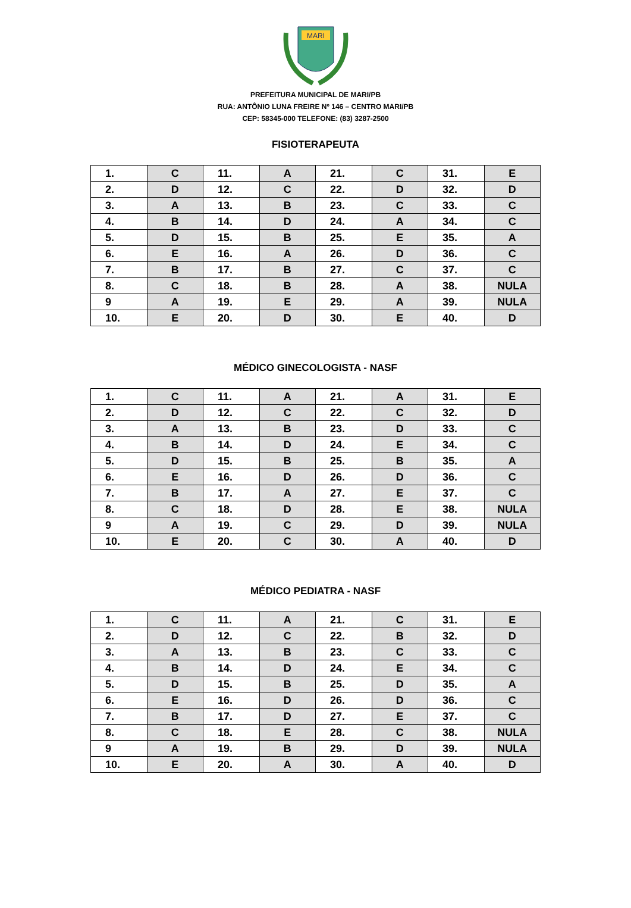MARI
PREFEITURA MUNICIPAL DE MARI/PB
RUA: ANTÔNIO LUNA FREIRE Nº 146 – CENTRO MARI/PB
CEP: 58345-000 TELEFONE: (83) 3287-2500
FISIOTERAPEUTA
| 1. | C | 11. | A | 21. | C | 31. | E |
| 2. | D | 12. | C | 22. | D | 32. | D |
| 3. | A | 13. | B | 23. | C | 33. | C |
| 4. | B | 14. | D | 24. | A | 34. | C |
| 5. | D | 15. | B | 25. | E | 35. | A |
| 6. | E | 16. | A | 26. | D | 36. | C |
| 7. | B | 17. | B | 27. | C | 37. | C |
| 8. | C | 18. | B | 28. | A | 38. | NULA |
| 9 | A | 19. | E | 29. | A | 39. | NULA |
| 10. | E | 20. | D | 30. | E | 40. | D |
MÉDICO GINECOLOGISTA - NASF
| 1. | C | 11. | A | 21. | A | 31. | E |
| 2. | D | 12. | C | 22. | C | 32. | D |
| 3. | A | 13. | B | 23. | D | 33. | C |
| 4. | B | 14. | D | 24. | E | 34. | C |
| 5. | D | 15. | B | 25. | B | 35. | A |
| 6. | E | 16. | D | 26. | D | 36. | C |
| 7. | B | 17. | A | 27. | E | 37. | C |
| 8. | C | 18. | D | 28. | E | 38. | NULA |
| 9 | A | 19. | C | 29. | D | 39. | NULA |
| 10. | E | 20. | C | 30. | A | 40. | D |
MÉDICO PEDIATRA - NASF
| 1. | C | 11. | A | 21. | C | 31. | E |
| 2. | D | 12. | C | 22. | B | 32. | D |
| 3. | A | 13. | B | 23. | C | 33. | C |
| 4. | B | 14. | D | 24. | E | 34. | C |
| 5. | D | 15. | B | 25. | D | 35. | A |
| 6. | E | 16. | D | 26. | D | 36. | C |
| 7. | B | 17. | D | 27. | E | 37. | C |
| 8. | C | 18. | E | 28. | C | 38. | NULA |
| 9 | A | 19. | B | 29. | D | 39. | NULA |
| 10. | E | 20. | A | 30. | A | 40. | D |